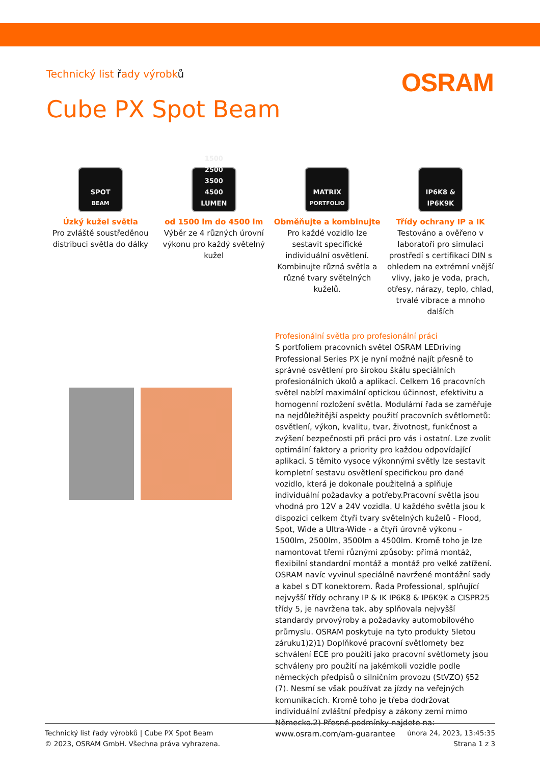Technický list řady výrobků
OSRAM
Cube PX Spot Beam
SPOT
BEAM
Úzký kužel světla
Pro zvláště soustředěnou distribuci světla do dálky
1500
2500
3500
4500
LUMEN
od 1500 lm do 4500 lm
Výběr ze 4 různých úrovní výkonu pro každý světelný kužel
MATRIX
PORTFOLIO
Obměňujte a kombinujte
Pro každé vozidlo lze sestavit specifické individuální osvětlení. Kombinujte různá světla a různé tvary světelných kuželů.
IP6K8 &
IP6K9K
Třídy ochrany IP a IK
Testováno a ověřeno v laboratoři pro simulaci prostředí s certifikací DIN s ohledem na extrémní vnější vlivy, jako je voda, prach, otřesy, nárazy, teplo, chlad, trvalé vibrace a mnoho dalších
Profesionální světla pro profesionální práci
S portfoliem pracovních světel OSRAM LEDriving Professional Series PX je nyní možné najít přesně to správné osvětlení pro širokou škálu speciálních profesionálních úkolů a aplikací. Celkem 16 pracovních světel nabízí maximální optickou účinnost, efektivitu a homogenní rozložení světla. Modulární řada se zaměřuje na nejdůležitější aspekty použití pracovních světlometů: osvětlení, výkon, kvalitu, tvar, životnost, funkčnost a zvýšení bezpečnosti při práci pro vás i ostatní. Lze zvolit optimální faktory a priority pro každou odpovídající aplikaci. S těmito vysoce výkonnými světly lze sestavit kompletní sestavu osvětlení specifickou pro dané vozidlo, která je dokonale použitelná a splňuje individuální požadavky a potřeby.Pracovní světla jsou vhodná pro 12V a 24V vozidla. U každého světla jsou k dispozici celkem čtyři tvary světelných kuželů - Flood, Spot, Wide a Ultra-Wide - a čtyři úrovně výkonu - 1500lm, 2500lm, 3500lm a 4500lm. Kromě toho je lze namontovat třemi různými způsoby: přímá montáž, flexibilní standardní montáž a montáž pro velké zatížení. OSRAM navíc vyvinul speciálně navržené montážní sady a kabel s DT konektorem. Řada Professional, splňující nejvyšší třídy ochrany IP & IK IP6K8 & IP6K9K a CISPR25 třídy 5, je navržena tak, aby splňovala nejvyšší standardy prvovýroby a požadavky automobilového průmyslu. OSRAM poskytuje na tyto produkty 5letou záruku1)2)1) Doplňkové pracovní světlomety bez schválení ECE pro použití jako pracovní světlomety jsou schváleny pro použití na jakémkoli vozidle podle německých předpisů o silničním provozu (StVZO) §52 (7). Nesmí se však používat za jízdy na veřejných komunikacích. Kromě toho je třeba dodržovat individuální zvláštní předpisy a zákony zemí mimo Německo.2) Přesné podmínky najdete na: www.osram.com/am-guarantee
Technický list řady výrobků | Cube PX Spot Beam
© 2023, OSRAM GmbH. Všechna práva vyhrazena.
února 24, 2023, 13:45:35
Strana 1 z 3